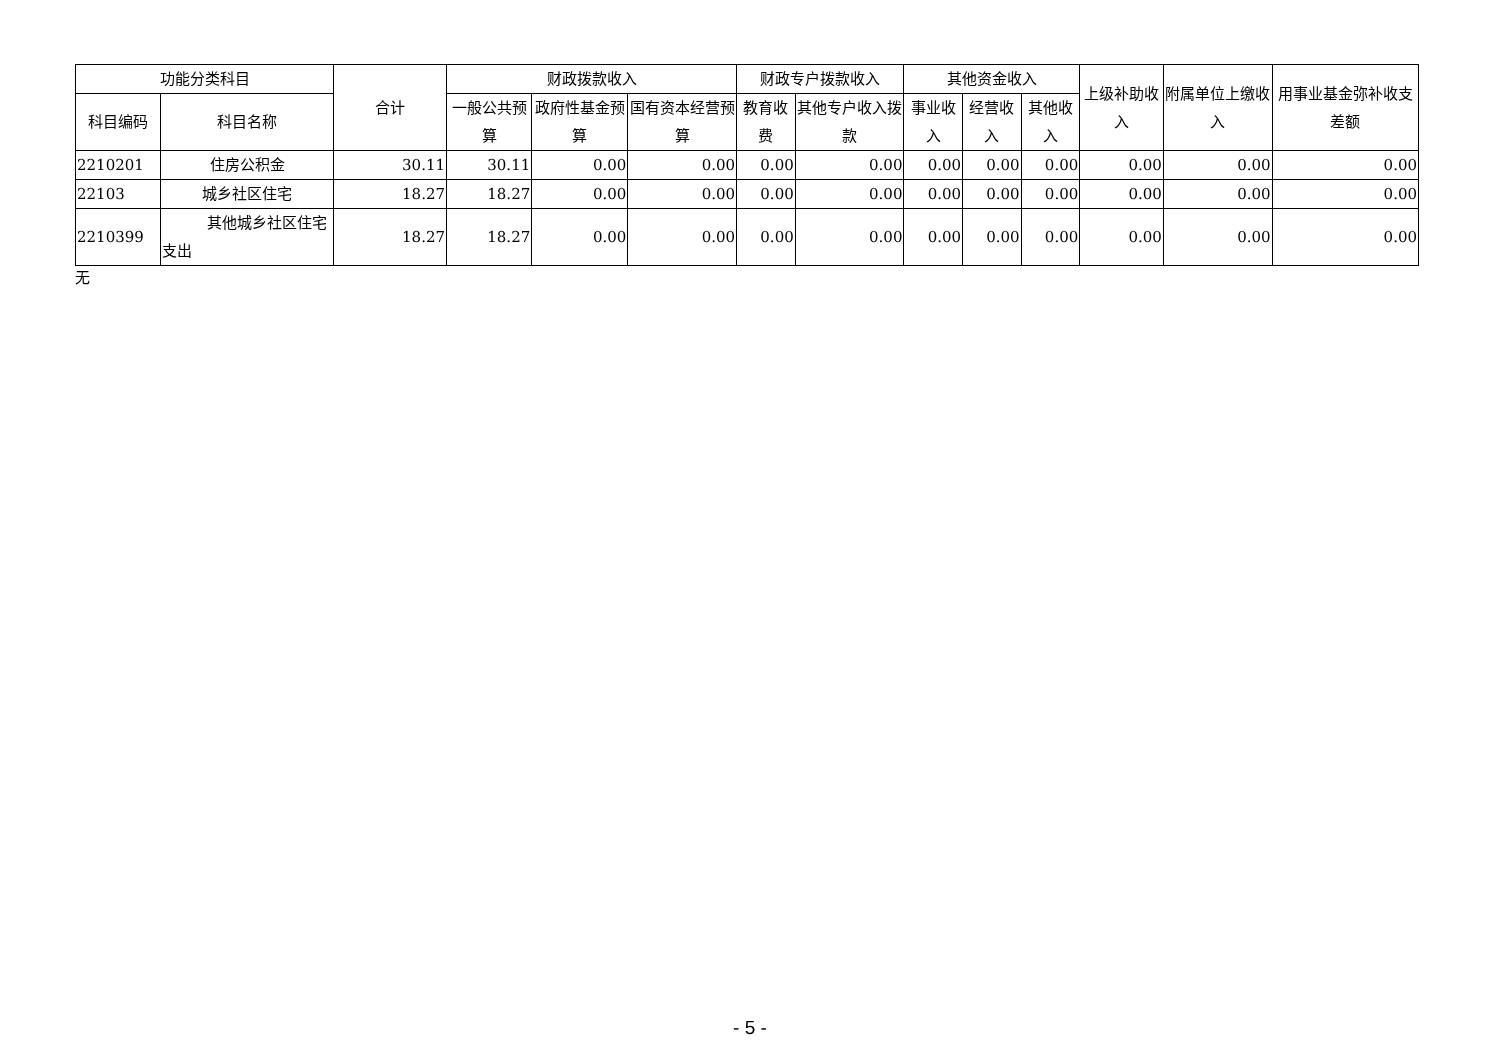| 功能分类科目 | | 合计 | 财政拨款收入 | | | 财政专户拨款收入 | | 其他资金收入 | | | 上级补助收入 | 附属单位上缴收入 | 用事业基金弥补收支差额 |
| --- | --- | --- | --- | --- | --- | --- | --- | --- | --- | --- | --- | --- | --- |
| 科目编码 | 科目名称 | | 一般公共预算 | 政府性基金预算 | 国有资本经营预算 | 教育收费 | 其他专户收入拨款 | 事业收入 | 经营收入 | 其他收入 | | | |
| 2210201 | 住房公积金 | 30.11 | 30.11 | 0.00 | 0.00 | 0.00 | 0.00 | 0.00 | 0.00 | 0.00 | 0.00 | 0.00 | 0.00 |
| 22103 | 城乡社区住宅 | 18.27 | 18.27 | 0.00 | 0.00 | 0.00 | 0.00 | 0.00 | 0.00 | 0.00 | 0.00 | 0.00 | 0.00 |
| 2210399 | 其他城乡社区住宅支出 | 18.27 | 18.27 | 0.00 | 0.00 | 0.00 | 0.00 | 0.00 | 0.00 | 0.00 | 0.00 | 0.00 | 0.00 |
无
- 5 -